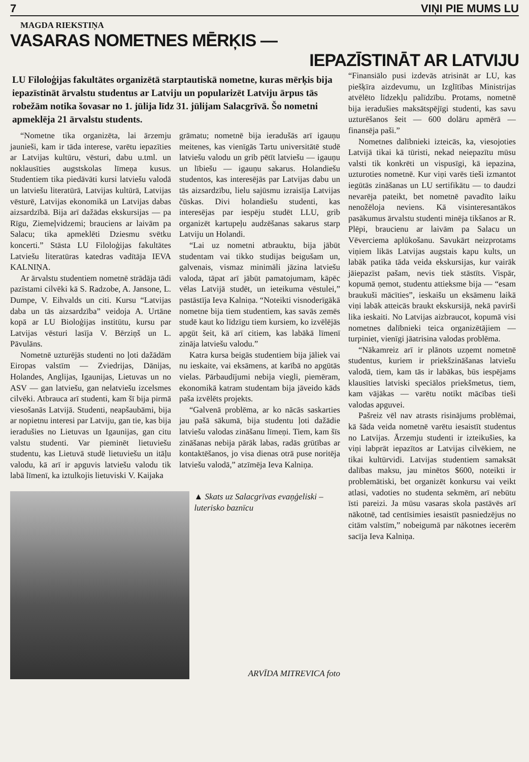7 VIŅI PIE MUMS LU
MAGDA RIEKSTIŅA
VASARAS NOMETNES MĒRĶIS —
IEPAZĪSTINĀT AR LATVIJU
LU Filoloģijas fakultātes organizētā starptautiskā nometne, kuras mērķis bija iepazīstināt ārvalstu studentus ar Latviju un popularizēt Latviju ārpus tās robežām notika šovasar no 1. jūlija līdz 31. jūlijam Salacgrīvā. Šo nometni apmeklēja 21 ārvalstu students.
“Nometne tika organizēta, lai ārzemju jaunieši, kam ir tāda interese, varētu iepazīties ar Latvijas kultūru, vēsturi, dabu u.tml. un noklausīties augstskolas līmeņa kusus. Studentiem tika piedāvāti kursi latviešu valodā un latviešu literatūrā, Latvijas kultūrā, Latvijas vēsturē, Latvijas ekonomikā un Latvijas dabas aizsardzībā. Bija arī dažādas ekskursijas — pa Rīgu, Ziemeļvidzemi; brauciens ar laivām pa Salacu; tika apmeklēti Dziesmu svētku koncerti.” Stāsta LU Filoloģijas fakultātes Latviešu literatūras katedras vadītāja IEVA KALNIŅA.
Ar ārvalstu studentiem nometnē strādāja tādi pazīstami cilvēki kā S. Radzobe, A. Jansone, L. Dumpe, V. Eihvalds un citi. Kursu “Latvijas daba un tās aizsardzība” veidoja A. Urtāne kopā ar LU Bioloģijas institūtu, kursu par Latvijas vēsturi lasīja V. Bērziņš un L. Pāvulāns.
Nometnē uzturējās studenti no ļoti dažādām Eiropas valstīm — Zviedrijas, Dānijas, Holandes, Anglijas, Igaunijas, Lietuvas un no ASV — gan latviešu, gan nelatviešu izcelsmes cilvēki. Atbrauca arī studenti, kam šī bija pirmā viesošanās Latvijā. Studenti, neapšaubāmi, bija ar nopietnu interesi par Latviju, gan tie, kas bija ieradušies no Lietuvas un Igaunijas, gan citu valstu studenti. Var pieminēt lietuviešu studentu, kas Lietuvā studē lietuviešu un itāļu valodu, kā arī ir apguvis latviešu valodu tik labā līmenī, ka iztulkojis lietuviski V. Kaijaka
grāmatu; nometnē bija ieradušās arī igauņu meitenes, kas vienīgās Tartu universitātē studē latviešu valodu un grib pētīt latviešu — igauņu un lībiešu — igauņu sakarus. Holandiešu studentos, kas interesējās par Latvijas dabu un tās aizsardzību, lielu sajūsmu izraisīja Latvijas čūskas. Divi holandiešu studenti, kas interesējas par iespēju studēt LLU, grib organizēt kartupeļu audzēšanas sakarus starp Latviju un Holandi.
“Lai uz nometni atbrauktu, bija jābūt studentam vai tikko studijas beigušam un, galvenais, vismaz minimāli jāzina latviešu valoda, tāpat arī jābūt pamatojumam, kāpēc vēlas Latvijā studēt, un ieteikuma vēstulei,” pastāstīja Ieva Kalniņa. “Noteikti visnoderīgākā nometne bija tiem studentiem, kas savās zemēs studē kaut ko līdzīgu tiem kursiem, ko izvēlējās apgūt šeit, kā arī citiem, kas labākā līmenī zināja latviešu valodu.”
Katra kursa beigās studentiem bija jāliek vai nu ieskaite, vai eksāmens, at karībā no apgūtās vielas. Pārbaudījumi nebija viegli, piemēram, ekonomikā katram studentam bija jāveido kāds paša izvēlēts projekts.
“Galvenā problēma, ar ko nācās saskarties jau pašā sākumā, bija studentu ļoti dažādie latviešu valodas zināšanu līmeņi. Tiem, kam šīs zināšanas nebija pārāk labas, radās grūtības ar kontaktēšanos, jo visa dienas otrā puse noritēja latviešu valodā,” atzīmēja Ieva Kalniņa.
▲ Skats uz Salacgrīvas evaņģeliski – luterisko baznīcu
ARVĪDA MITREVICA foto
“Finansiālo pusi izdevās atrisināt ar LU, kas piešķīra aizdevumu, un Izglītības Ministrijas atvēlēto līdzekļu palīdzību. Protams, nometnē bija ieradušies maksātspējīgi studenti, kas savu uzturēšanos šeit — 600 dolāru apmērā — finansēja paši.”
Nometnes dalībnieki izteicās, ka, viesojoties Latvijā tikai kā tūristi, nekad neiepazītu mūsu valsti tik konkrēti un vispusīgi, kā iepazina, uzturoties nometnē. Kur viņi varēs tieši izmantot iegūtās zināšanas un LU sertifikātu — to daudzi nevarēja pateikt, bet nometnē pavadīto laiku nenožēloja neviens. Kā visinteresantākos pasākumus ārvalstu studenti minēja tikšanos ar R. Plēpi, braucienu ar laivām pa Salacu un Vēverciema aplūkošanu. Savukārt neizprotams viņiem likās Latvijas augstais kapu kults, un labāk patika tāda veida ekskursijas, kur vairāk jāiepazīst pašam, nevis tiek stāstīts. Vispār, kopumā ņemot, studentu attieksme bija — “esam braukuši mācīties”, ieskaišu un eksāmenu laikā viņi labāk atteicās braukt ekskursijā, nekā pavirši lika ieskaiti. No Latvijas aizbraucot, kopumā visi nometnes dalībnieki teica organizētājiem — turpiniet, vienīgi jāatrisina valodas problēma.
“Nākamreiz arī ir plānots uzņemt nometnē studentus, kuriem ir priekšzināšanas latviešu valodā, tiem, kam tās ir labākas, būs iespējams klausīties latviski speciālos priekšmetus, tiem, kam vājākas — varētu notikt mācības tieši valodas apguvei.
Pašreiz vēl nav atrasts risinājums problēmai, kā šāda veida nometnē varētu iesaistīt studentus no Latvijas. Ārzemju studenti ir izteikušies, ka viņi labprāt iepazītos ar Latvijas cilvēkiem, ne tikai kultūrvidi. Latvijas studentiem samaksāt dalības maksu, jau minētos $600, noteikti ir problemātiski, bet organizēt konkursu vai veikt atlasi, vadoties no studenta sekmēm, arī nebūtu īsti pareizi. Ja mūsu vasaras skola pastāvēs arī nākotnē, tad centīsimies iesaistīt pasniedzējus no citām valstīm,” nobeigumā par nākotnes iecerēm sacīja Ieva Kalniņa.